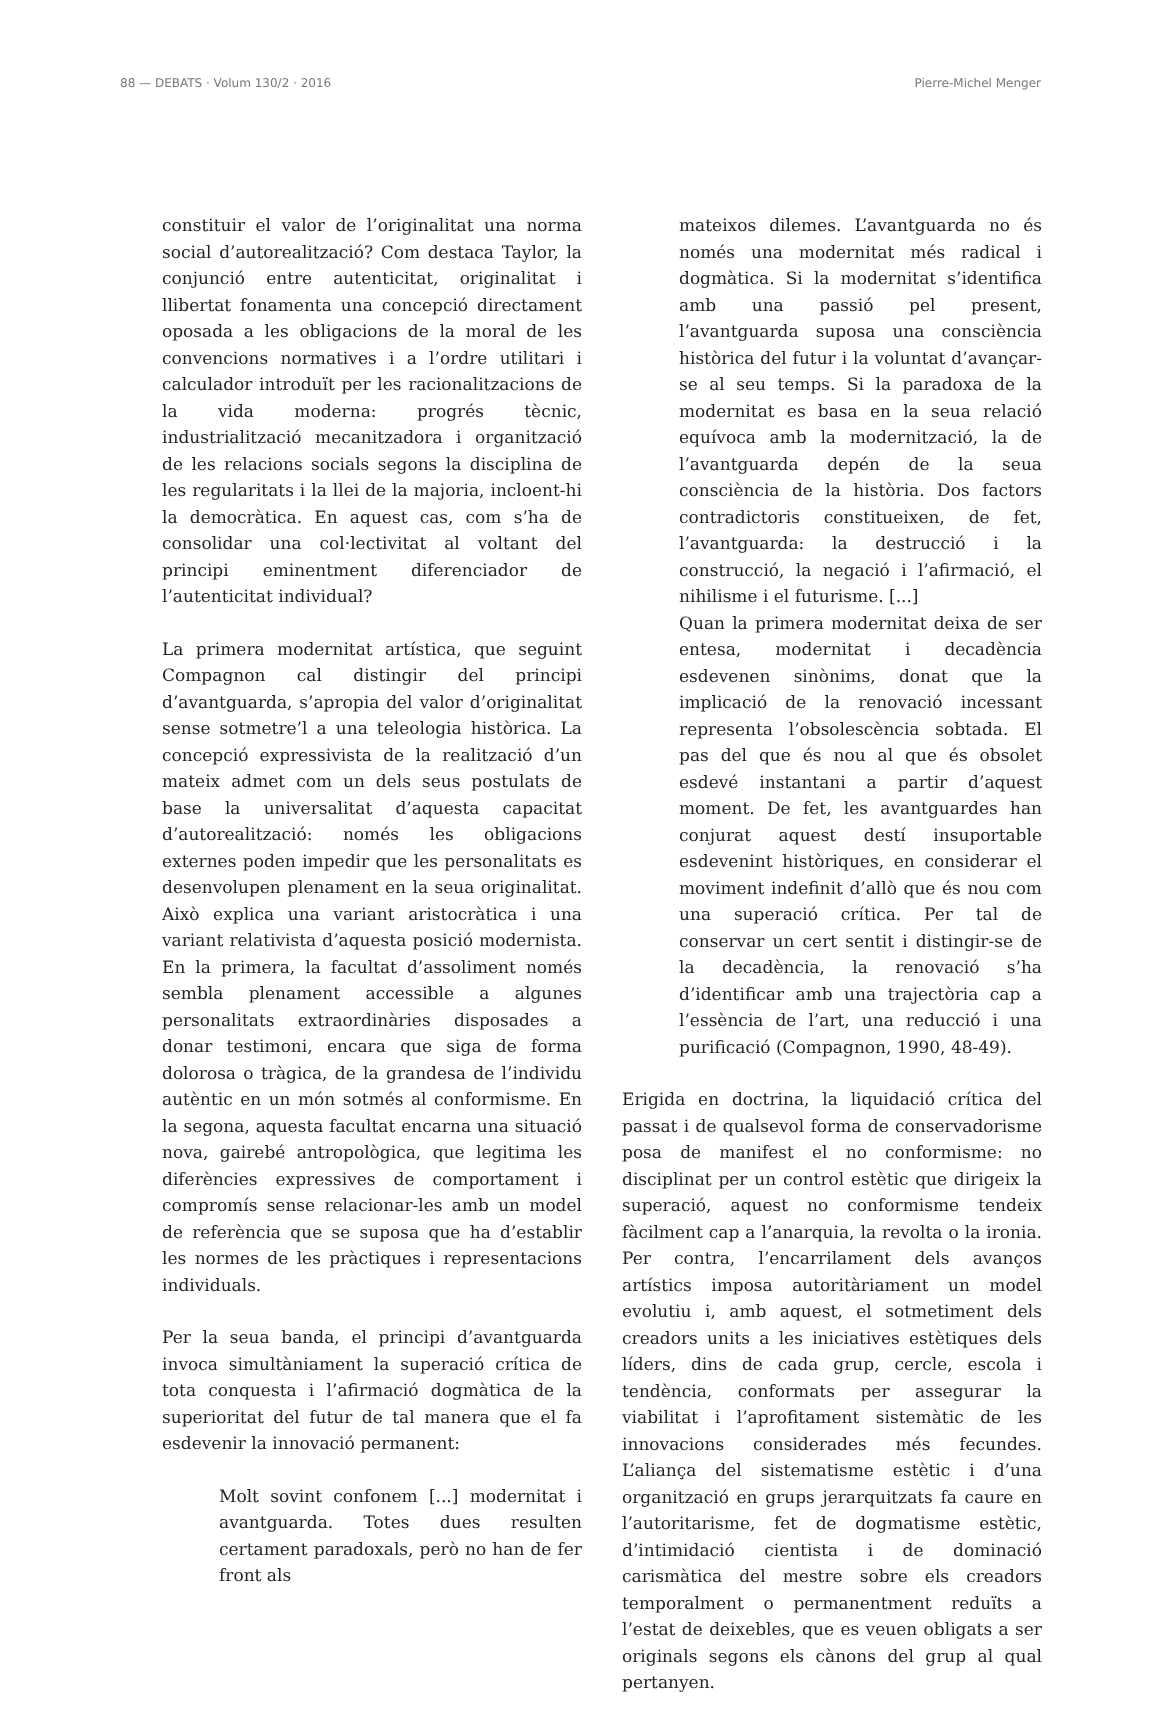88 — DEBATS · Volum 130/2 · 2016 Pierre-Michel Menger
constituir el valor de l’originalitat una norma social d’autorealització? Com destaca Taylor, la conjunció entre autenticitat, originalitat i llibertat fonamenta una concepció directament oposada a les obligacions de la moral de les convencions normatives i a l’ordre utilitari i calculador introduït per les racionalitzacions de la vida moderna: progrés tècnic, industrialització mecanitzadora i organització de les relacions socials segons la disciplina de les regularitats i la llei de la majoria, incloent-hi la democràtica. En aquest cas, com s’ha de consolidar una col·lectivitat al voltant del principi eminentment diferenciador de l’autenticitat individual?
La primera modernitat artística, que seguint Compagnon cal distingir del principi d’avantguarda, s’apropia del valor d’originalitat sense sotmetre’l a una teleologia històrica. La concepció expressivista de la realització d’un mateix admet com un dels seus postulats de base la universalitat d’aquesta capacitat d’autorealització: només les obligacions externes poden impedir que les personalitats es desenvolupen plenament en la seua originalitat. Això explica una variant aristocràtica i una variant relativista d’aquesta posició modernista. En la primera, la facultat d’assoliment només sembla plenament accessible a algunes personalitats extraordinàries disposades a donar testimoni, encara que siga de forma dolorosa o tràgica, de la grandesa de l’individu autèntic en un món sotmés al conformisme. En la segona, aquesta facultat encarna una situació nova, gairebé antropològica, que legitima les diferències expressives de comportament i compromís sense relacionar-les amb un model de referència que se suposa que ha d’establir les normes de les pràctiques i representacions individuals.
Per la seua banda, el principi d’avantguarda invoca simultàniament la superació crítica de tota conquesta i l’afirmació dogmàtica de la superioritat del futur de tal manera que el fa esdevenir la innovació permanent:
Molt sovint confonem [...] modernitat i avantguarda. Totes dues resulten certament paradoxals, però no han de fer front als
mateixos dilemes. L’avantguarda no és només una modernitat més radical i dogmàtica. Si la modernitat s’identifica amb una passió pel present, l’avantguarda suposa una consciència històrica del futur i la voluntat d’avançar-se al seu temps. Si la paradoxa de la modernitat es basa en la seua relació equívoca amb la modernització, la de l’avantguarda depén de la seua consciència de la història. Dos factors contradictoris constitueixen, de fet, l’avantguarda: la destrucció i la construcció, la negació i l’afirmació, el nihilisme i el futurisme. [...]
Quan la primera modernitat deixa de ser entesa, modernitat i decadència esdevenen sinònims, donat que la implicació de la renovació incessant representa l’obsolescència sobtada. El pas del que és nou al que és obsolet esdevé instantani a partir d’aquest moment. De fet, les avantguardes han conjurat aquest destí insuportable esdevenint històriques, en considerar el moviment indefinit d’allò que és nou com una superació crítica. Per tal de conservar un cert sentit i distingir-se de la decadència, la renovació s’ha d’identificar amb una trajectòria cap a l’essència de l’art, una reducció i una purificació (Compagnon, 1990, 48-49).
Erigida en doctrina, la liquidació crítica del passat i de qualsevol forma de conservadorisme posa de manifest el no conformisme: no disciplinat per un control estètic que dirigeix la superació, aquest no conformisme tendeix fàcilment cap a l’anarquia, la revolta o la ironia. Per contra, l’encarrilament dels avanços artístics imposa autoritàriament un model evolutiu i, amb aquest, el sotmetiment dels creadors units a les iniciatives estètiques dels líders, dins de cada grup, cercle, escola i tendència, conformats per assegurar la viabilitat i l’aprofitament sistemàtic de les innovacions considerades més fecundes. L’aliança del sistematisme estètic i d’una organització en grups jerarquitzats fa caure en l’autoritarisme, fet de dogmatisme estètic, d’intimidació cientista i de dominació carismàtica del mestre sobre els creadors temporalment o permanentment reduïts a l’estat de deixebles, que es veuen obligats a ser originals segons els cànons del grup al qual pertanyen.